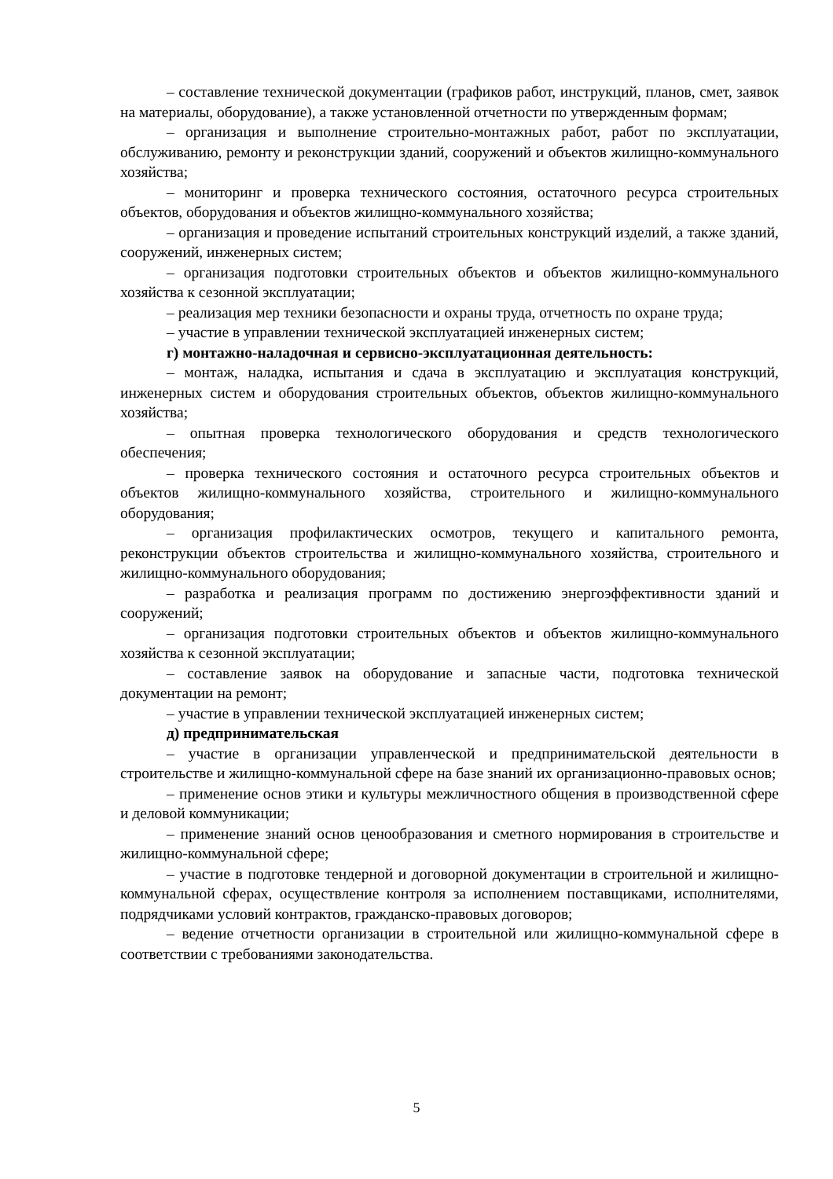– составление технической документации (графиков работ, инструкций, планов, смет, заявок на материалы, оборудование), а также установленной отчетности по утвержденным формам;
– организация и выполнение строительно-монтажных работ, работ по эксплуатации, обслуживанию, ремонту и реконструкции зданий, сооружений и объектов жилищно-коммунального хозяйства;
– мониторинг и проверка технического состояния, остаточного ресурса строительных объектов, оборудования и объектов жилищно-коммунального хозяйства;
– организация и проведение испытаний строительных конструкций изделий, а также зданий, сооружений, инженерных систем;
– организация подготовки строительных объектов и объектов жилищно-коммунального хозяйства к сезонной эксплуатации;
– реализация мер техники безопасности и охраны труда, отчетность по охране труда;
– участие в управлении технической эксплуатацией инженерных систем;
г) монтажно-наладочная и сервисно-эксплуатационная деятельность:
– монтаж, наладка, испытания и сдача в эксплуатацию и эксплуатация конструкций, инженерных систем и оборудования строительных объектов, объектов жилищно-коммунального хозяйства;
– опытная проверка технологического оборудования и средств технологического обеспечения;
– проверка технического состояния и остаточного ресурса строительных объектов и объектов жилищно-коммунального хозяйства, строительного и жилищно-коммунального оборудования;
– организация профилактических осмотров, текущего и капитального ремонта, реконструкции объектов строительства и жилищно-коммунального хозяйства, строительного и жилищно-коммунального оборудования;
– разработка и реализация программ по достижению энергоэффективности зданий и сооружений;
– организация подготовки строительных объектов и объектов жилищно-коммунального хозяйства к сезонной эксплуатации;
– составление заявок на оборудование и запасные части, подготовка технической документации на ремонт;
– участие в управлении технической эксплуатацией инженерных систем;
д) предпринимательская
– участие в организации управленческой и предпринимательской деятельности в строительстве и жилищно-коммунальной сфере на базе знаний их организационно-правовых основ;
– применение основ этики и культуры межличностного общения в производственной сфере и деловой коммуникации;
– применение знаний основ ценообразования и сметного нормирования в строительстве и жилищно-коммунальной сфере;
– участие в подготовке тендерной и договорной документации в строительной и жилищно-коммунальной сферах, осуществление контроля за исполнением поставщиками, исполнителями, подрядчиками условий контрактов, гражданско-правовых договоров;
– ведение отчетности организации в строительной или жилищно-коммунальной сфере в соответствии с требованиями законодательства.
5